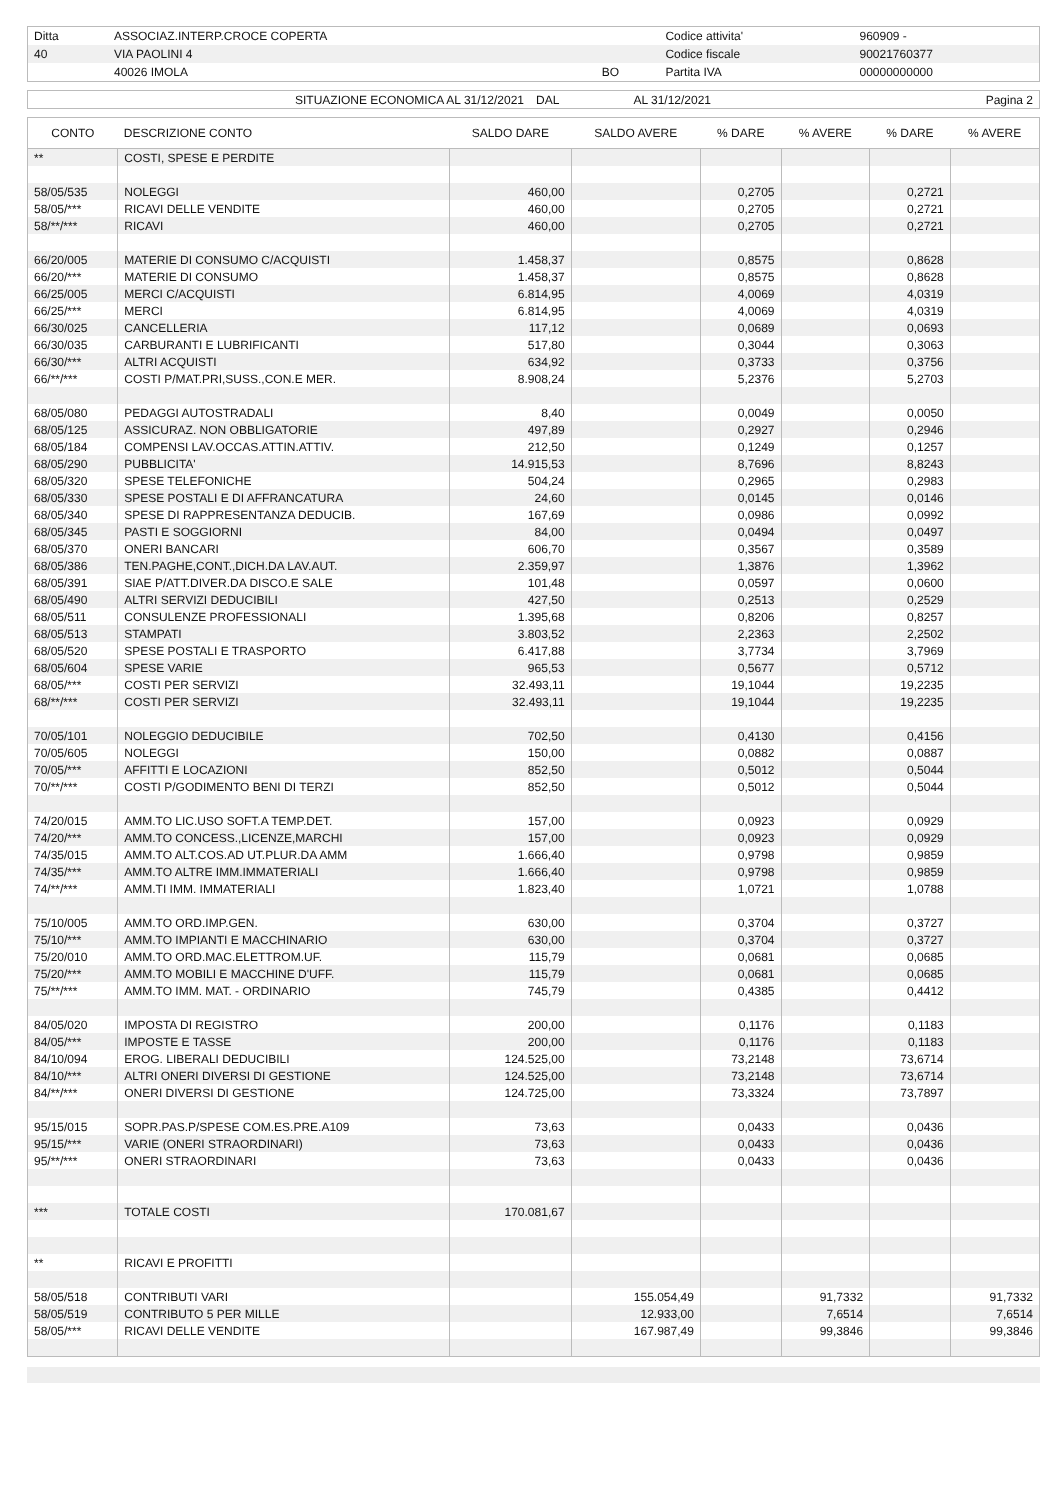| Ditta | ASSOCIAZ.INTERP.CROCE COPERTA | | Codice attivita' | 960909 - |
| 40 | VIA PAOLINI 4 | | Codice fiscale | 90021760377 |
| | 40026 IMOLA | BO | Partita IVA | 00000000000 |
| SITUAZIONE ECONOMICA AL 31/12/2021 | DAL | AL 31/12/2021 | Pagina 2 |
| CONTO | DESCRIZIONE CONTO | SALDO DARE | SALDO AVERE | % DARE | % AVERE | % DARE | % AVERE |
| --- | --- | --- | --- | --- | --- | --- | --- |
| ** | COSTI, SPESE E PERDITE | | | | | | |
| 58/05/535 | NOLEGGI | 460,00 | | 0,2705 | | 0,2721 | |
| 58/05/*** | RICAVI DELLE VENDITE | 460,00 | | 0,2705 | | 0,2721 | |
| 58/**/*** | RICAVI | 460,00 | | 0,2705 | | 0,2721 | |
| 66/20/005 | MATERIE DI CONSUMO C/ACQUISTI | 1.458,37 | | 0,8575 | | 0,8628 | |
| 66/20/*** | MATERIE DI CONSUMO | 1.458,37 | | 0,8575 | | 0,8628 | |
| 66/25/005 | MERCI C/ACQUISTI | 6.814,95 | | 4,0069 | | 4,0319 | |
| 66/25/*** | MERCI | 6.814,95 | | 4,0069 | | 4,0319 | |
| 66/30/025 | CANCELLERIA | 117,12 | | 0,0689 | | 0,0693 | |
| 66/30/035 | CARBURANTI E LUBRIFICANTI | 517,80 | | 0,3044 | | 0,3063 | |
| 66/30/*** | ALTRI ACQUISTI | 634,92 | | 0,3733 | | 0,3756 | |
| 66/**/*** | COSTI P/MAT.PRI,SUSS.,CON.E MER. | 8.908,24 | | 5,2376 | | 5,2703 | |
| 68/05/080 | PEDAGGI AUTOSTRADALI | 8,40 | | 0,0049 | | 0,0050 | |
| 68/05/125 | ASSICURAZ. NON OBBLIGATORIE | 497,89 | | 0,2927 | | 0,2946 | |
| 68/05/184 | COMPENSI LAV.OCCAS.ATTIN.ATTIV. | 212,50 | | 0,1249 | | 0,1257 | |
| 68/05/290 | PUBBLICITA' | 14.915,53 | | 8,7696 | | 8,8243 | |
| 68/05/320 | SPESE TELEFONICHE | 504,24 | | 0,2965 | | 0,2983 | |
| 68/05/330 | SPESE POSTALI E DI AFFRANCATURA | 24,60 | | 0,0145 | | 0,0146 | |
| 68/05/340 | SPESE DI RAPPRESENTANZA DEDUCIB. | 167,69 | | 0,0986 | | 0,0992 | |
| 68/05/345 | PASTI E SOGGIORNI | 84,00 | | 0,0494 | | 0,0497 | |
| 68/05/370 | ONERI BANCARI | 606,70 | | 0,3567 | | 0,3589 | |
| 68/05/386 | TEN.PAGHE,CONT.,DICH.DA LAV.AUT. | 2.359,97 | | 1,3876 | | 1,3962 | |
| 68/05/391 | SIAE P/ATT.DIVER.DA DISCO.E SALE | 101,48 | | 0,0597 | | 0,0600 | |
| 68/05/490 | ALTRI SERVIZI DEDUCIBILI | 427,50 | | 0,2513 | | 0,2529 | |
| 68/05/511 | CONSULENZE PROFESSIONALI | 1.395,68 | | 0,8206 | | 0,8257 | |
| 68/05/513 | STAMPATI | 3.803,52 | | 2,2363 | | 2,2502 | |
| 68/05/520 | SPESE POSTALI E TRASPORTO | 6.417,88 | | 3,7734 | | 3,7969 | |
| 68/05/604 | SPESE VARIE | 965,53 | | 0,5677 | | 0,5712 | |
| 68/05/*** | COSTI PER SERVIZI | 32.493,11 | | 19,1044 | | 19,2235 | |
| 68/**/*** | COSTI PER SERVIZI | 32.493,11 | | 19,1044 | | 19,2235 | |
| 70/05/101 | NOLEGGIO DEDUCIBILE | 702,50 | | 0,4130 | | 0,4156 | |
| 70/05/605 | NOLEGGI | 150,00 | | 0,0882 | | 0,0887 | |
| 70/05/*** | AFFITTI E LOCAZIONI | 852,50 | | 0,5012 | | 0,5044 | |
| 70/**/*** | COSTI P/GODIMENTO BENI DI TERZI | 852,50 | | 0,5012 | | 0,5044 | |
| 74/20/015 | AMM.TO LIC.USO SOFT.A TEMP.DET. | 157,00 | | 0,0923 | | 0,0929 | |
| 74/20/*** | AMM.TO CONCESS.,LICENZE,MARCHI | 157,00 | | 0,0923 | | 0,0929 | |
| 74/35/015 | AMM.TO ALT.COS.AD UT.PLUR.DA AMM | 1.666,40 | | 0,9798 | | 0,9859 | |
| 74/35/*** | AMM.TO ALTRE IMM.IMMATERIALI | 1.666,40 | | 0,9798 | | 0,9859 | |
| 74/**/*** | AMM.TI IMM. IMMATERIALI | 1.823,40 | | 1,0721 | | 1,0788 | |
| 75/10/005 | AMM.TO ORD.IMP.GEN. | 630,00 | | 0,3704 | | 0,3727 | |
| 75/10/*** | AMM.TO IMPIANTI E MACCHINARIO | 630,00 | | 0,3704 | | 0,3727 | |
| 75/20/010 | AMM.TO ORD.MAC.ELETTROM.UF. | 115,79 | | 0,0681 | | 0,0685 | |
| 75/20/*** | AMM.TO MOBILI E MACCHINE D'UFF. | 115,79 | | 0,0681 | | 0,0685 | |
| 75/**/*** | AMM.TO IMM. MAT. - ORDINARIO | 745,79 | | 0,4385 | | 0,4412 | |
| 84/05/020 | IMPOSTA DI REGISTRO | 200,00 | | 0,1176 | | 0,1183 | |
| 84/05/*** | IMPOSTE E TASSE | 200,00 | | 0,1176 | | 0,1183 | |
| 84/10/094 | EROG. LIBERALI DEDUCIBILI | 124.525,00 | | 73,2148 | | 73,6714 | |
| 84/10/*** | ALTRI ONERI DIVERSI DI GESTIONE | 124.525,00 | | 73,2148 | | 73,6714 | |
| 84/**/*** | ONERI DIVERSI DI GESTIONE | 124.725,00 | | 73,3324 | | 73,7897 | |
| 95/15/015 | SOPR.PAS.P/SPESE COM.ES.PRE.A109 | 73,63 | | 0,0433 | | 0,0436 | |
| 95/15/*** | VARIE (ONERI STRAORDINARI) | 73,63 | | 0,0433 | | 0,0436 | |
| 95/**/*** | ONERI STRAORDINARI | 73,63 | | 0,0433 | | 0,0436 | |
| *** | TOTALE COSTI | 170.081,67 | | | | | |
| ** | RICAVI E PROFITTI | | | | | | |
| 58/05/518 | CONTRIBUTI VARI | | 155.054,49 | | 91,7332 | | 91,7332 |
| 58/05/519 | CONTRIBUTO 5 PER MILLE | | 12.933,00 | | 7,6514 | | 7,6514 |
| 58/05/*** | RICAVI DELLE VENDITE | | 167.987,49 | | 99,3846 | | 99,3846 |